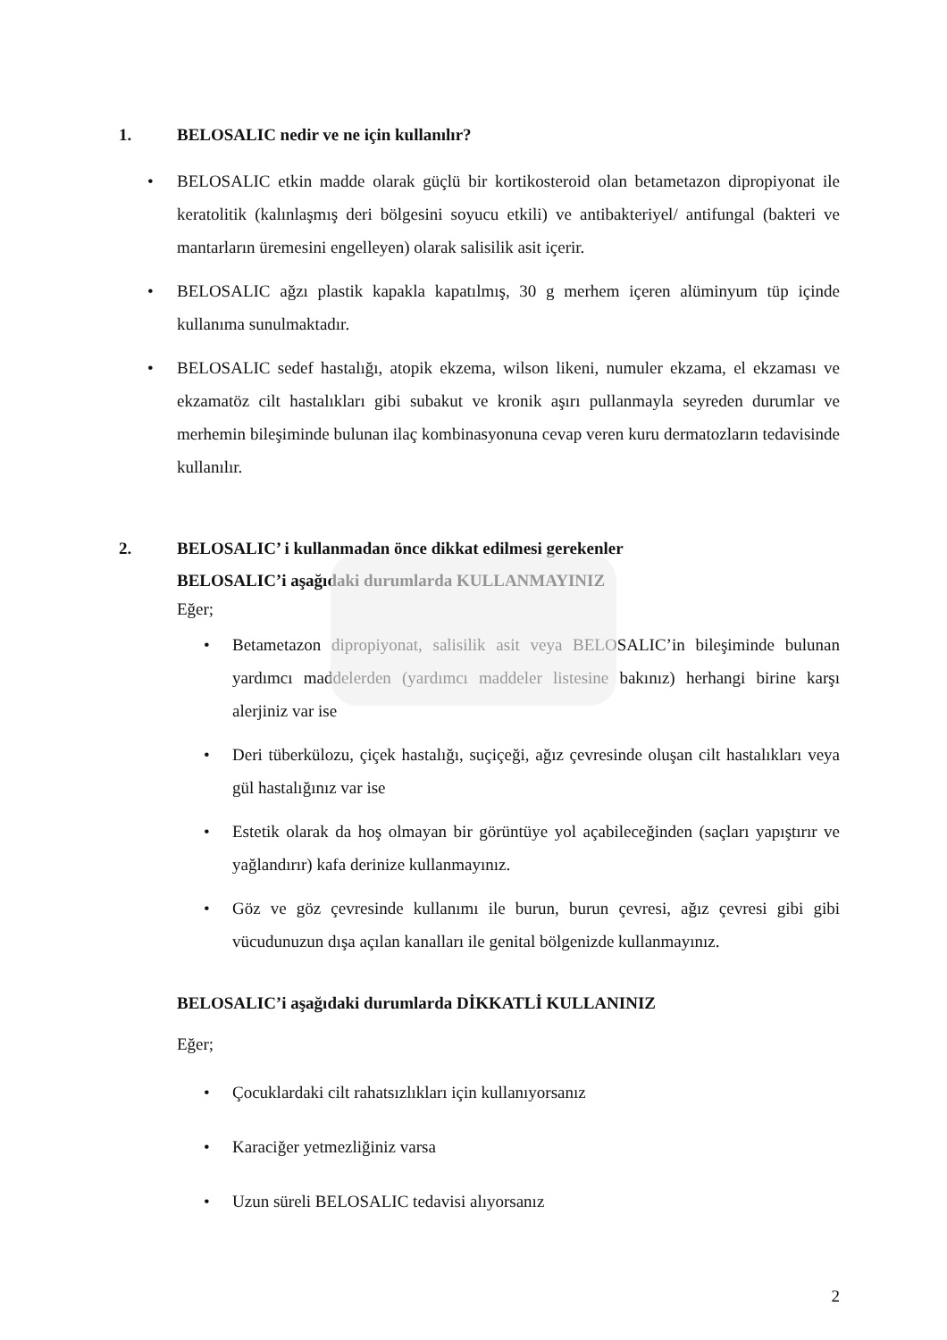1. BELOSALIC nedir ve ne için kullanılır?
• BELOSALIC etkin madde olarak güçlü bir kortikosteroid olan betametazon dipropiyonat ile keratolitik (kalınlaşmış deri bölgesini soyucu etkili) ve antibakteriyel/ antifungal (bakteri ve mantarların üremesini engelleyen) olarak salisilik asit içerir.
• BELOSALIC ağzı plastik kapakla kapatılmış, 30 g merhem içeren alüminyum tüp içinde kullanıma sunulmaktadır.
• BELOSALIC sedef hastalığı, atopik ekzema, wilson likeni, numuler ekzama, el ekzaması ve ekzamatöz cilt hastalıkları gibi subakut ve kronik aşırı pullanmayla seyreden durumlar ve merhemin bileşiminde bulunan ilaç kombinasyonuna cevap veren kuru dermatozların tedavisinde kullanılır.
2. BELOSALIC’ i kullanmadan önce dikkat edilmesi gerekenler
BELOSALIC’i aşağıdaki durumlarda KULLANMAYINIZ
Eğer;
• Betametazon dipropiyonat, salisilik asit veya BELOSALIC’in bileşiminde bulunan yardımcı maddelerden (yardımcı maddeler listesine bakınız) herhangi birine karşı alerjiniz var ise
• Deri tüberkülozu, çiçek hastalığı, suçiçeği, ağız çevresinde oluşan cilt hastalıkları veya gül hastalığınız var ise
• Estetik olarak da hoş olmayan bir görüntüye yol açabileceğinden (saçları yapıştırır ve yağlandırır) kafa derinize kullanmayınız.
• Göz ve göz çevresinde kullanımı ile burun, burun çevresi, ağız çevresi gibi gibi vücudunuzun dışa açılan kanalları ile genital bölgenizde kullanmayınız.
BELOSALIC’i aşağıdaki durumlarda DİKKATLİ KULLANINIZ
Eğer;
• Çocuklardaki cilt rahatsızlıkları için kullanıyorsanız
• Karaciğer yetmezliğiniz varsa
• Uzun süreli BELOSALIC tedavisi alıyorsanız
2